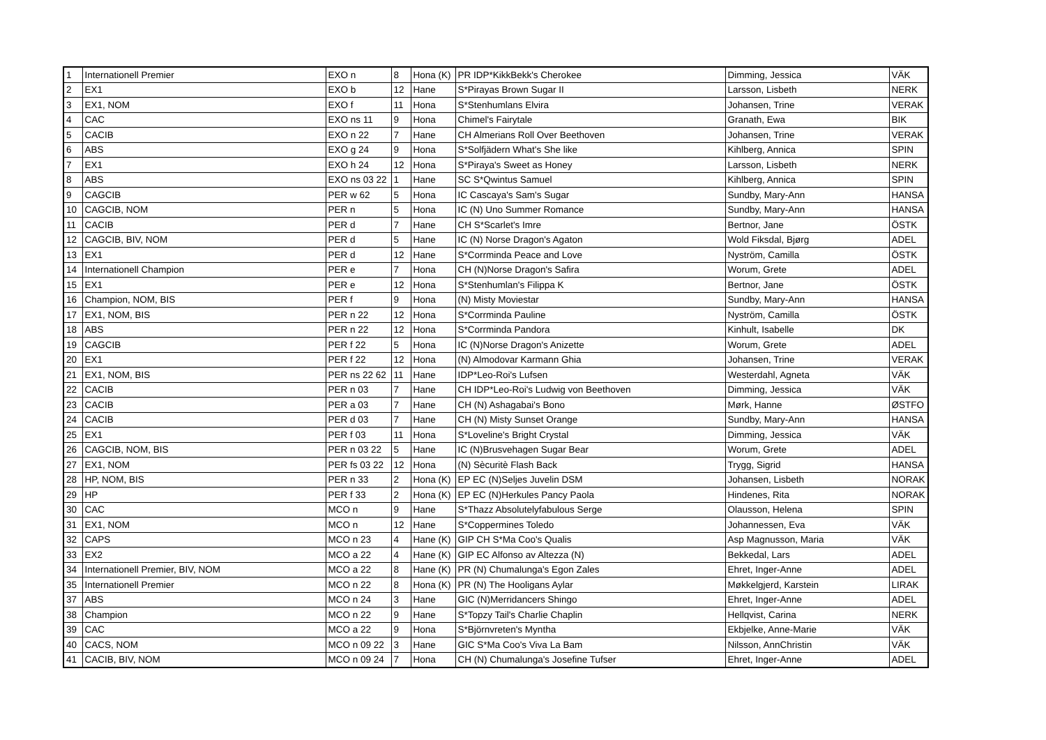| 1 | Internationell Premier | EXO n | 8 | Hona (K) | PR IDP*KikkBekk's Cherokee | Dimming, Jessica | VÄK |
| 2 | EX1 | EXO b | 12 | Hane | S*Pirayas Brown Sugar II | Larsson, Lisbeth | NERK |
| 3 | EX1, NOM | EXO f | 11 | Hona | S*Stenhumlans Elvira | Johansen, Trine | VERAK |
| 4 | CAC | EXO ns 11 | 9 | Hona | Chimel's Fairytale | Granath, Ewa | BIK |
| 5 | CACIB | EXO n 22 | 7 | Hane | CH Almerians Roll Over Beethoven | Johansen, Trine | VERAK |
| 6 | ABS | EXO g 24 | 9 | Hona | S*Solfjädern What's She like | Kihlberg, Annica | SPIN |
| 7 | EX1 | EXO h 24 | 12 | Hona | S*Piraya's Sweet as Honey | Larsson, Lisbeth | NERK |
| 8 | ABS | EXO ns 03 22 | 1 | Hane | SC S*Qwintus Samuel | Kihlberg, Annica | SPIN |
| 9 | CAGCIB | PER w 62 | 5 | Hona | IC Cascaya's Sam's Sugar | Sundby, Mary-Ann | HANSA |
| 10 | CAGCIB, NOM | PER n | 5 | Hona | IC (N) Uno Summer Romance | Sundby, Mary-Ann | HANSA |
| 11 | CACIB | PER d | 7 | Hane | CH S*Scarlet's Imre | Bertnor, Jane | ÖSTK |
| 12 | CAGCIB, BIV, NOM | PER d | 5 | Hane | IC (N) Norse Dragon's Agaton | Wold Fiksdal, Bjørg | ADEL |
| 13 | EX1 | PER d | 12 | Hane | S*Corrminda Peace and Love | Nyström, Camilla | ÖSTK |
| 14 | Internationell Champion | PER e | 7 | Hona | CH (N)Norse Dragon's Safira | Worum, Grete | ADEL |
| 15 | EX1 | PER e | 12 | Hona | S*Stenhumlan's Filippa K | Bertnor, Jane | ÖSTK |
| 16 | Champion, NOM, BIS | PER f | 9 | Hona | (N) Misty Moviestar | Sundby, Mary-Ann | HANSA |
| 17 | EX1, NOM, BIS | PER n 22 | 12 | Hona | S*Corrminda Pauline | Nyström, Camilla | ÖSTK |
| 18 | ABS | PER n 22 | 12 | Hona | S*Corrminda Pandora | Kinhult, Isabelle | DK |
| 19 | CAGCIB | PER f 22 | 5 | Hona | IC (N)Norse Dragon's Anizette | Worum, Grete | ADEL |
| 20 | EX1 | PER f 22 | 12 | Hona | (N) Almodovar Karmann Ghia | Johansen, Trine | VERAK |
| 21 | EX1, NOM, BIS | PER ns 22 62 | 11 | Hane | IDP*Leo-Roi's Lufsen | Westerdahl, Agneta | VÄK |
| 22 | CACIB | PER n 03 | 7 | Hane | CH IDP*Leo-Roi's Ludwig von Beethoven | Dimming, Jessica | VÄK |
| 23 | CACIB | PER a 03 | 7 | Hane | CH (N) Ashagabai's Bono | Mørk, Hanne | ØSTFO |
| 24 | CACIB | PER d 03 | 7 | Hane | CH (N) Misty Sunset Orange | Sundby, Mary-Ann | HANSA |
| 25 | EX1 | PER f 03 | 11 | Hona | S*Loveline's Bright Crystal | Dimming, Jessica | VÄK |
| 26 | CAGCIB, NOM, BIS | PER n 03 22 | 5 | Hane | IC (N)Brusvehagen Sugar Bear | Worum, Grete | ADEL |
| 27 | EX1, NOM | PER fs 03 22 | 12 | Hona | (N) Sècuritè Flash Back | Trygg, Sigrid | HANSA |
| 28 | HP, NOM, BIS | PER n 33 | 2 | Hona (K) | EP EC (N)Seljes Juvelin DSM | Johansen, Lisbeth | NORAK |
| 29 | HP | PER f 33 | 2 | Hona (K) | EP EC (N)Herkules Pancy Paola | Hindenes, Rita | NORAK |
| 30 | CAC | MCO n | 9 | Hane | S*Thazz Absolutelyfabulous Serge | Olausson, Helena | SPIN |
| 31 | EX1, NOM | MCO n | 12 | Hane | S*Coppermines Toledo | Johannessen, Eva | VÄK |
| 32 | CAPS | MCO n 23 | 4 | Hane (K) | GIP CH S*Ma Coo's Qualis | Asp Magnusson, Maria | VÄK |
| 33 | EX2 | MCO a 22 | 4 | Hane (K) | GIP EC Alfonso av Altezza (N) | Bekkedal, Lars | ADEL |
| 34 | Internationell Premier, BIV, NOM | MCO a 22 | 8 | Hane (K) | PR (N) Chumalunga's Egon Zales | Ehret, Inger-Anne | ADEL |
| 35 | Internationell Premier | MCO n 22 | 8 | Hona (K) | PR (N) The Hooligans Aylar | Møkkelgjerd, Karstein | LIRAK |
| 37 | ABS | MCO n 24 | 3 | Hane | GIC (N)Merridancers Shingo | Ehret, Inger-Anne | ADEL |
| 38 | Champion | MCO n 22 | 9 | Hane | S*Topzy Tail's Charlie Chaplin | Hellqvist, Carina | NERK |
| 39 | CAC | MCO a 22 | 9 | Hona | S*Björnvreten's Myntha | Ekbjelke, Anne-Marie | VÄK |
| 40 | CACS, NOM | MCO n 09 22 | 3 | Hane | GIC S*Ma Coo's Viva La Bam | Nilsson, AnnChristin | VÄK |
| 41 | CACIB, BIV, NOM | MCO n 09 24 | 7 | Hona | CH (N) Chumalunga's Josefine Tufser | Ehret, Inger-Anne | ADEL |